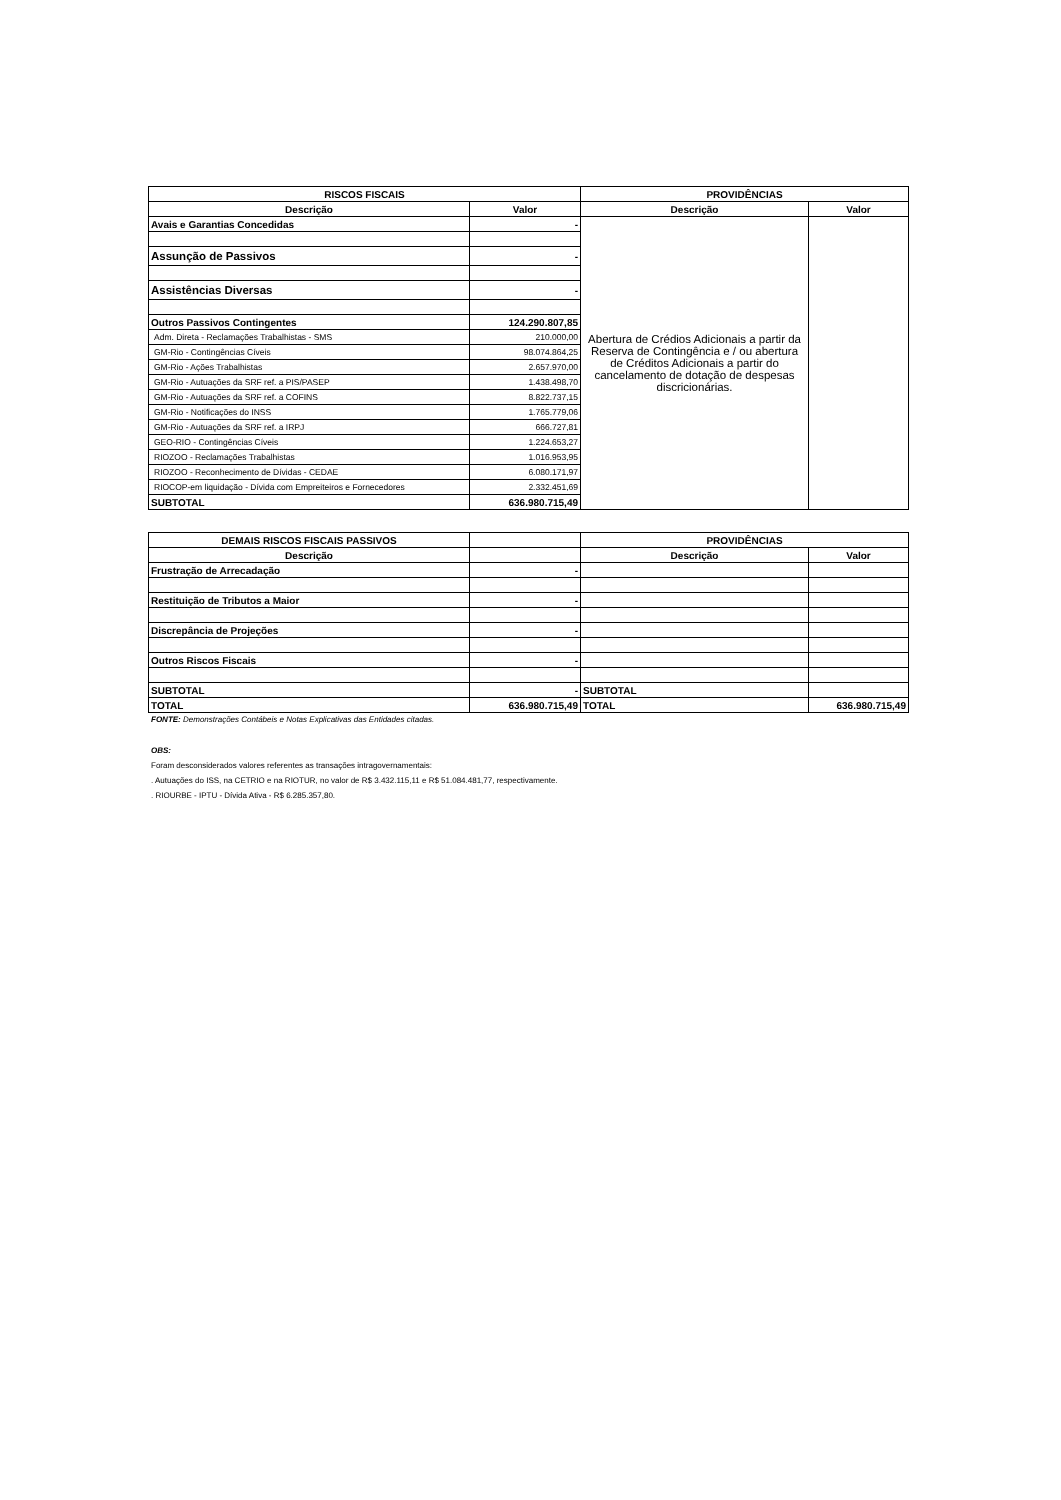| RISCOS FISCAIS | | PROVIDÊNCIAS | |
| --- | --- | --- | --- |
| Descrição | Valor | Descrição | Valor |
| Avais e Garantias Concedidas | - | Abertura de Crédios Adicionais a partir da Reserva de Contingência e / ou abertura de Créditos Adicionais a partir do cancelamento de dotação de despesas discricionárias. | |
| Assunção de Passivos | - | | |
| Assistências Diversas | - | | |
| Outros Passivos Contingentes | 124.290.807,85 | | |
| Adm. Direta - Reclamações Trabalhistas - SMS | 210.000,00 | | |
| GM-Rio - Contingências Cíveis | 98.074.864,25 | | |
| GM-Rio - Ações Trabalhistas | 2.657.970,00 | | |
| GM-Rio - Autuações da SRF ref. a PIS/PASEP | 1.438.498,70 | | |
| GM-Rio - Autuações da SRF ref. a COFINS | 8.822.737,15 | | |
| GM-Rio - Notificações do INSS | 1.765.779,06 | | |
| GM-Rio - Autuações da SRF ref. a IRPJ | 666.727,81 | | |
| GEO-RIO - Contingências Cíveis | 1.224.653,27 | | |
| RIOZOO - Reclamações Trabalhistas | 1.016.953,95 | | |
| RIOZOO - Reconhecimento de Dívidas - CEDAE | 6.080.171,97 | | |
| RIOCOP-em liquidação - Dívida com Empreiteiros e Fornecedores | 2.332.451,69 | | |
| SUBTOTAL | 636.980.715,49 | | |
| DEMAIS RISCOS FISCAIS PASSIVOS | | PROVIDÊNCIAS | |
| --- | --- | --- | --- |
| Descrição | | Descrição | Valor |
| Frustração de Arrecadação | - | | |
| Restituição de Tributos a Maior | - | | |
| Discrepância de Projeções | - | | |
| Outros Riscos Fiscais | - | | |
| SUBTOTAL | - | SUBTOTAL | |
| TOTAL | 636.980.715,49 | TOTAL | 636.980.715,49 |
FONTE: Demonstrações Contábeis e Notas Explicativas das Entidades citadas.
OBS:
Foram desconsiderados valores referentes as transações intragovernamentais:
. Autuações do ISS, na CETRIO e na RIOTUR, no valor de R$ 3.432.115,11 e R$ 51.084.481,77, respectivamente.
. RIOURBE - IPTU - Dívida Ativa - R$ 6.285.357,80.